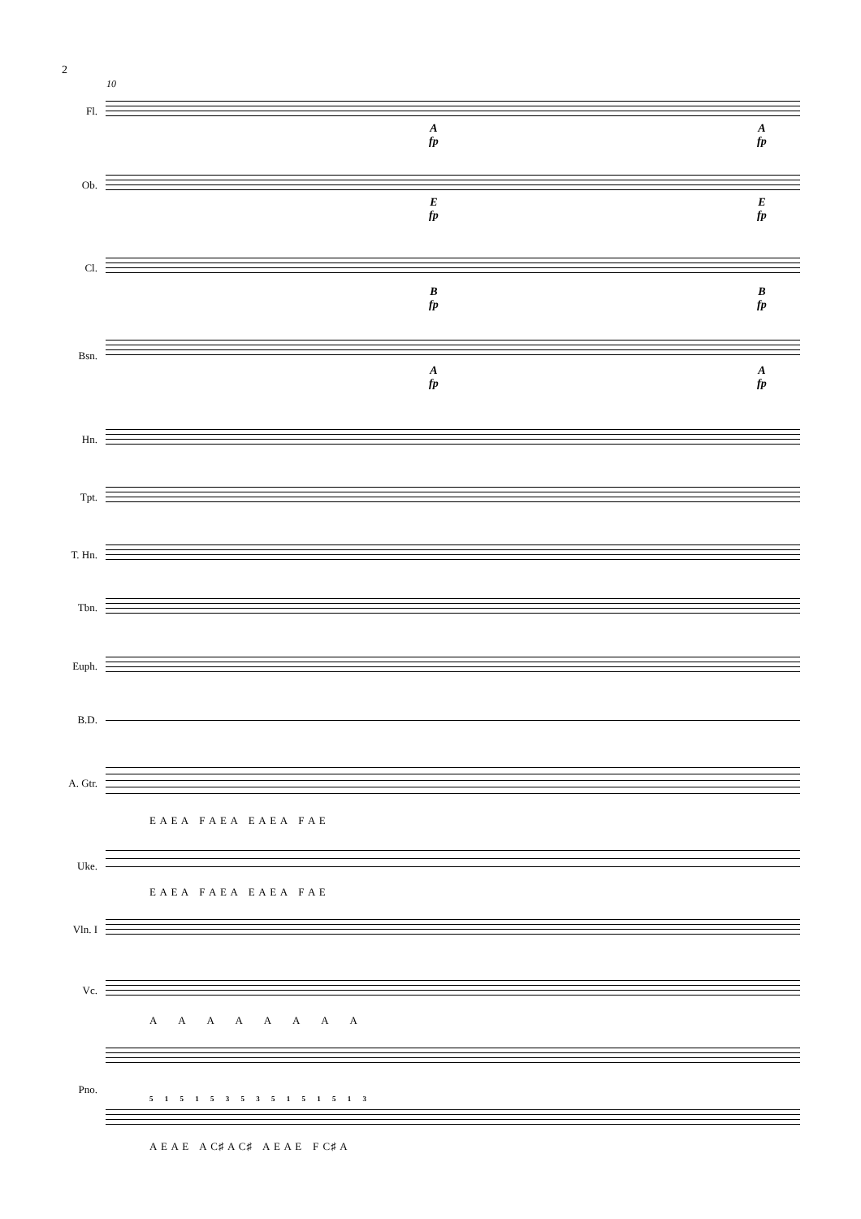2
10
Fl.
A
fp
A
fp
Ob.
E
fp
E
fp
Cl.
B
fp
B
fp
Bsn.
A
fp
A
fp
Hn.
Tpt.
T. Hn.
Tbn.
Euph.
B.D.
A. Gtr.
E A E A F A E A E A E A F A E
Uke.
E A E A F A E A E A E A F A E
Vln. I
Vc.
A A A A A A A A
Pno.
5 1 5 1 5 3 5 3 5 1 5 1 5 1 3
A E A E A C♯ A C♯ A E A E F C♯ A